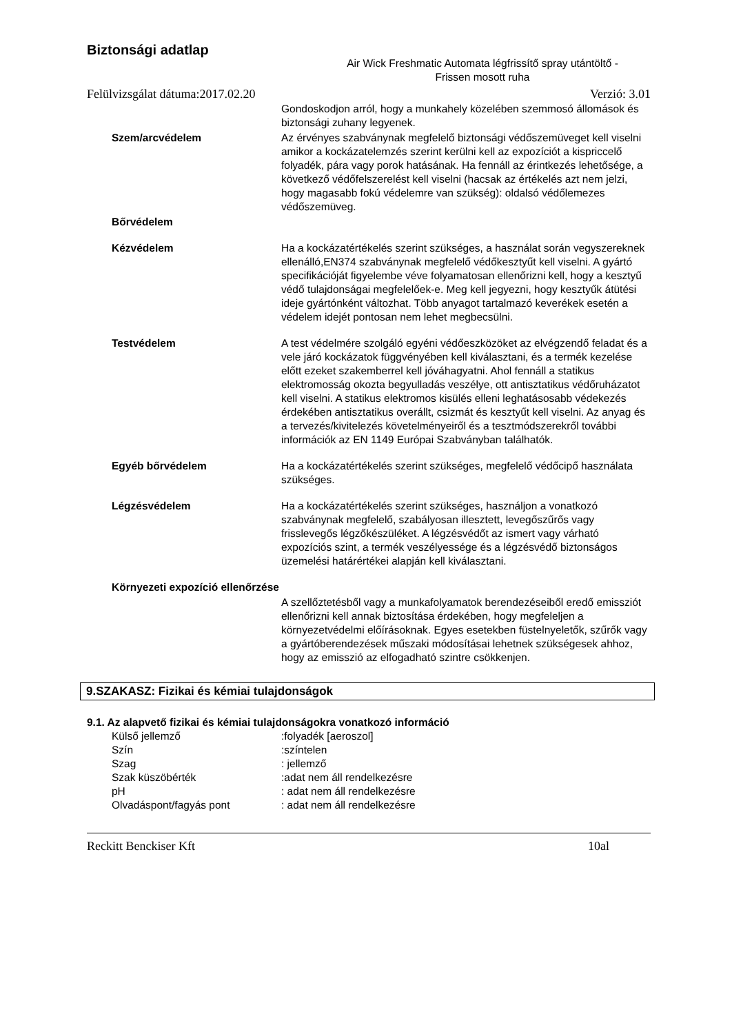Biztonsági adatlap
Air Wick Freshmatic Automata légfrissítő spray utántöltő -
Frissen mosott ruha
Felülvizsgálat dátuma:2017.02.20 Verzió: 3.01
Gondoskodjon arról, hogy a munkahely közelében szemmosó állomások és biztonsági zuhany legyenek.
Szem/arcvédelem Az érvényes szabványnak megfelelő biztonsági védőszemüveget kell viselni amikor a kockázatelemzés szerint kerülni kell az expozíciót a kispriccelő folyadék, pára vagy porok hatásának. Ha fennáll az érintkezés lehetősége, a következő védőfelszerelést kell viselni (hacsak az értékelés azt nem jelzi, hogy magasabb fokú védelemre van szükség): oldalsó védőlemezes védőszemüveg.
Bőrvédelem
Kézvédelem Ha a kockázatértékelés szerint szükséges, a használat során vegyszereknek ellenálló,EN374 szabványnak megfelelő védőkesztyűt kell viselni. A gyártó specifikációját figyelembe véve folyamatosan ellenőrizni kell, hogy a kesztyű védő tulajdonságai megfelelőek-e. Meg kell jegyezni, hogy kesztyűk átütési ideje gyártónként változhat. Több anyagot tartalmazó keverékek esetén a védelem idejét pontosan nem lehet megbecsülni.
Testvédelem A test védelmére szolgáló egyéni védőeszközöket az elvégzendő feladat és a vele járó kockázatok függvényében kell kiválasztani, és a termék kezelése előtt ezeket szakemberrel kell jóváhagyatni. Ahol fennáll a statikus elektromosság okozta begyulladás veszélye, ott antisztatikus védőruházatot kell viselni. A statikus elektromos kisülés elleni leghatásosabb védekezés érdekében antisztatikus overállt, csizmát és kesztyűt kell viselni. Az anyag és a tervezés/kivitelezés követelményeiről és a tesztmódszerekről további információk az EN 1149 Európai Szabványban találhatók.
Egyéb bőrvédelem Ha a kockázatértékelés szerint szükséges, megfelelő védőcipő használata szükséges.
Légzésvédelem Ha a kockázatértékelés szerint szükséges, használjon a vonatkozó szabványnak megfelelő, szabályosan illesztett, levegőszűrős vagy frisslevegős légzőkészüléket. A légzésvédőt az ismert vagy várható expozíciós szint, a termék veszélyessége és a légzésvédő biztonságos üzemelési határértékei alapján kell kiválasztani.
Környezeti expozíció ellenőrzése
A szellőztetésből vagy a munkafolyamatok berendezéseiből eredő emissziót ellenőrizni kell annak biztosítása érdekében, hogy megfeleljen a környezetvédelmi előírásoknak. Egyes esetekben füstelnyeletők, szűrők vagy a gyártóberendezések műszaki módosításai lehetnek szükségesek ahhoz, hogy az emisszió az elfogadható szintre csökkenjen.
9.SZAKASZ: Fizikai és kémiai tulajdonságok
9.1. Az alapvető fizikai és kémiai tulajdonságokra vonatkozó információ
Külső jellemző:folyadék [aeroszol]
Szín:színtelen
Szag: jellemző
Szak küszöbérték:adat nem áll rendelkezésre
pH: adat nem áll rendelkezésre
Olvadáspont/fagyás pont: adat nem áll rendelkezésre
Reckitt Benckiser Kft 10al